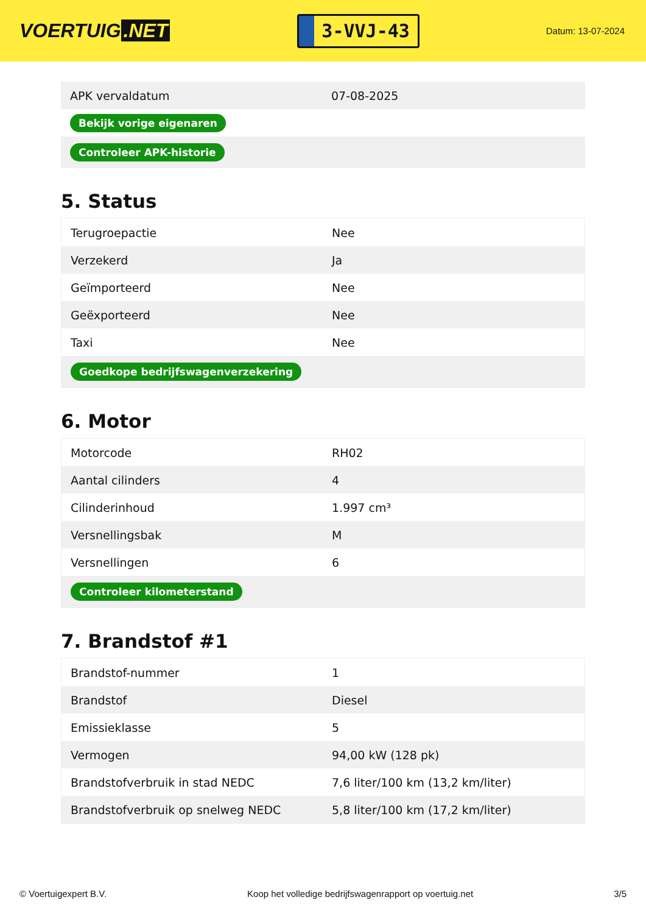VOERTUIG.NET
3-VVJ-43
Datum: 13-07-2024
| APK vervaldatum | 07-08-2025 |
| Bekijk vorige eigenaren | |
| Controleer APK-historie | |
5. Status
| Terugroepactie | Nee |
| Verzekerd | Ja |
| Geïmporteerd | Nee |
| Geëxporteerd | Nee |
| Taxi | Nee |
| Goedkope bedrijfswagenverzekering | |
6. Motor
| Motorcode | RH02 |
| Aantal cilinders | 4 |
| Cilinderinhoud | 1.997 cm³ |
| Versnellingsbak | M |
| Versnellingen | 6 |
| Controleer kilometerstand | |
7. Brandstof #1
| Brandstof-nummer | 1 |
| Brandstof | Diesel |
| Emissieklasse | 5 |
| Vermogen | 94,00 kW (128 pk) |
| Brandstofverbruik in stad NEDC | 7,6 liter/100 km (13,2 km/liter) |
| Brandstofverbruik op snelweg NEDC | 5,8 liter/100 km (17,2 km/liter) |
© Voertuigexpert B.V. Koop het volledige bedrijfswagenrapport op voertuig.net 3/5